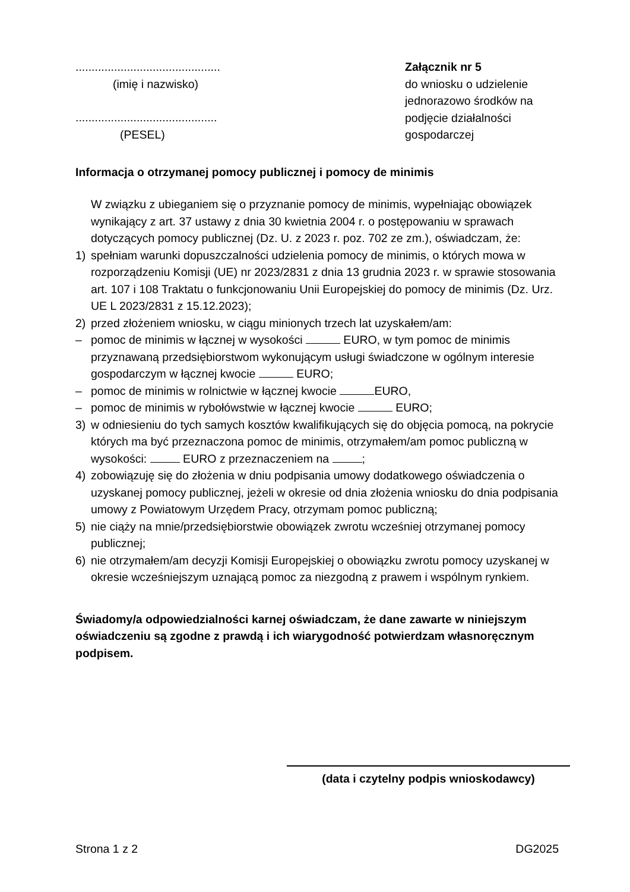.............................................
(imię i nazwisko)
............................................
(PESEL)
Załącznik nr 5
do wniosku o udzielenie jednorazowo środków na podjęcie działalności gospodarczej
Informacja o otrzymanej pomocy publicznej i pomocy de minimis
W związku z ubieganiem się o przyznanie pomocy de minimis, wypełniając obowiązek wynikający z art. 37 ustawy z dnia 30 kwietnia 2004 r. o postępowaniu w sprawach dotyczących pomocy publicznej (Dz. U. z 2023 r. poz. 702 ze zm.), oświadczam, że:
1) spełniam warunki dopuszczalności udzielenia pomocy de minimis, o których mowa w rozporządzeniu Komisji (UE) nr 2023/2831 z dnia 13 grudnia 2023 r. w sprawie stosowania art. 107 i 108 Traktatu o funkcjonowaniu Unii Europejskiej do pomocy de minimis (Dz. Urz. UE L 2023/2831 z 15.12.2023);
2) przed złożeniem wniosku, w ciągu minionych trzech lat uzyskałem/am:
– pomoc de minimis w łącznej w wysokości EURO, w tym pomoc de minimis przyznawaną przedsiębiorstwom wykonującym usługi świadczone w ogólnym interesie gospodarczym w łącznej kwocie EURO;
– pomoc de minimis w rolnictwie w łącznej kwocie EURO,
– pomoc de minimis w rybołówstwie w łącznej kwocie EURO;
3) w odniesieniu do tych samych kosztów kwalifikujących się do objęcia pomocą, na pokrycie których ma być przeznaczona pomoc de minimis, otrzymałem/am pomoc publiczną w wysokości: EURO z przeznaczeniem na ;
4) zobowiązuję się do złożenia w dniu podpisania umowy dodatkowego oświadczenia o uzyskanej pomocy publicznej, jeżeli w okresie od dnia złożenia wniosku do dnia podpisania umowy z Powiatowym Urzędem Pracy, otrzymam pomoc publiczną;
5) nie ciąży na mnie/przedsiębiorstwie obowiązek zwrotu wcześniej otrzymanej pomocy publicznej;
6) nie otrzymałem/am decyzji Komisji Europejskiej o obowiązku zwrotu pomocy uzyskanej w okresie wcześniejszym uznającą pomoc za niezgodną z prawem i wspólnym rynkiem.
Świadomy/a odpowiedzialności karnej oświadczam, że dane zawarte w niniejszym oświadczeniu są zgodne z prawdą i ich wiarygodność potwierdzam własnoręcznym podpisem.
(data i czytelny podpis wnioskodawcy)
Strona 1 z 2 DG2025